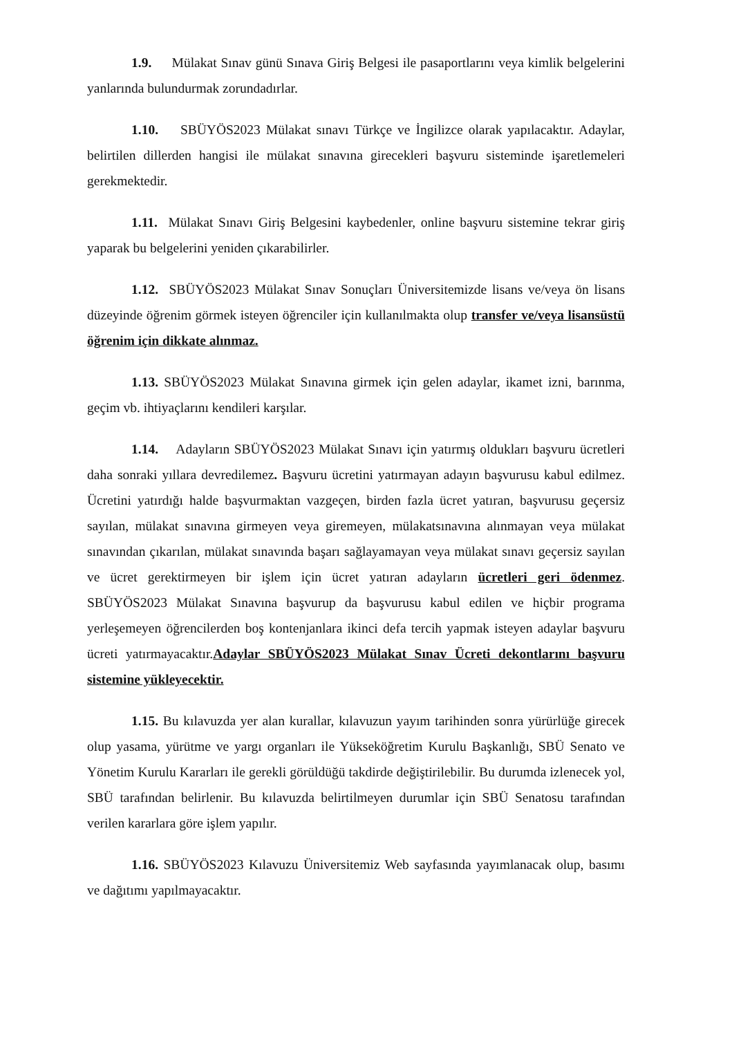1.9. Mülakat Sınav günü Sınava Giriş Belgesi ile pasaportlarını veya kimlik belgelerini yanlarında bulundurmak zorundadırlar.
1.10. SBÜYÖS2023 Mülakat sınavı Türkçe ve İngilizce olarak yapılacaktır. Adaylar, belirtilen dillerden hangisi ile mülakat sınavına girecekleri başvuru sisteminde işaretlemeleri gerekmektedir.
1.11. Mülakat Sınavı Giriş Belgesini kaybedenler, online başvuru sistemine tekrar giriş yaparak bu belgelerini yeniden çıkarabilirler.
1.12. SBÜYÖS2023 Mülakat Sınav Sonuçları Üniversitemizde lisans ve/veya ön lisans düzeyinde öğrenim görmek isteyen öğrenciler için kullanılmakta olup transfer ve/veya lisansüstü öğrenim için dikkate alınmaz.
1.13. SBÜYÖS2023 Mülakat Sınavına girmek için gelen adaylar, ikamet izni, barınma, geçim vb. ihtiyaçlarını kendileri karşılar.
1.14. Adayların SBÜYÖS2023 Mülakat Sınavı için yatırmış oldukları başvuru ücretleri daha sonraki yıllara devredilemez. Başvuru ücretini yatırmayan adayın başvurusu kabul edilmez. Ücretini yatırdığı halde başvurmaktan vazgeçen, birden fazla ücret yatıran, başvurusu geçersiz sayılan, mülakat sınavına girmeyen veya giremeyen, mülakatsınavına alınmayan veya mülakat sınavından çıkarılan, mülakat sınavında başarı sağlayamayan veya mülakat sınavı geçersiz sayılan ve ücret gerektirmeyen bir işlem için ücret yatıran adayların ücretleri geri ödenmez. SBÜYÖS2023 Mülakat Sınavına başvurup da başvurusu kabul edilen ve hiçbir programa yerleşemeyen öğrencilerden boş kontenjanlara ikinci defa tercih yapmak isteyen adaylar başvuru ücreti yatırmayacaktır.Adaylar SBÜYÖS2023 Mülakat Sınav Ücreti dekontlarını başvuru sistemine yükleyecektir.
1.15. Bu kılavuzda yer alan kurallar, kılavuzun yayım tarihinden sonra yürürlüğe girecek olup yasama, yürütme ve yargı organları ile Yükseköğretim Kurulu Başkanlığı, SBÜ Senato ve Yönetim Kurulu Kararları ile gerekli görüldüğü takdirde değiştirilebilir. Bu durumda izlenecek yol, SBÜ tarafından belirlenir. Bu kılavuzda belirtilmeyen durumlar için SBÜ Senatosu tarafından verilen kararlara göre işlem yapılır.
1.16. SBÜYÖS2023 Kılavuzu Üniversitemiz Web sayfasında yayımlanacak olup, basımı ve dağıtımı yapılmayacaktır.